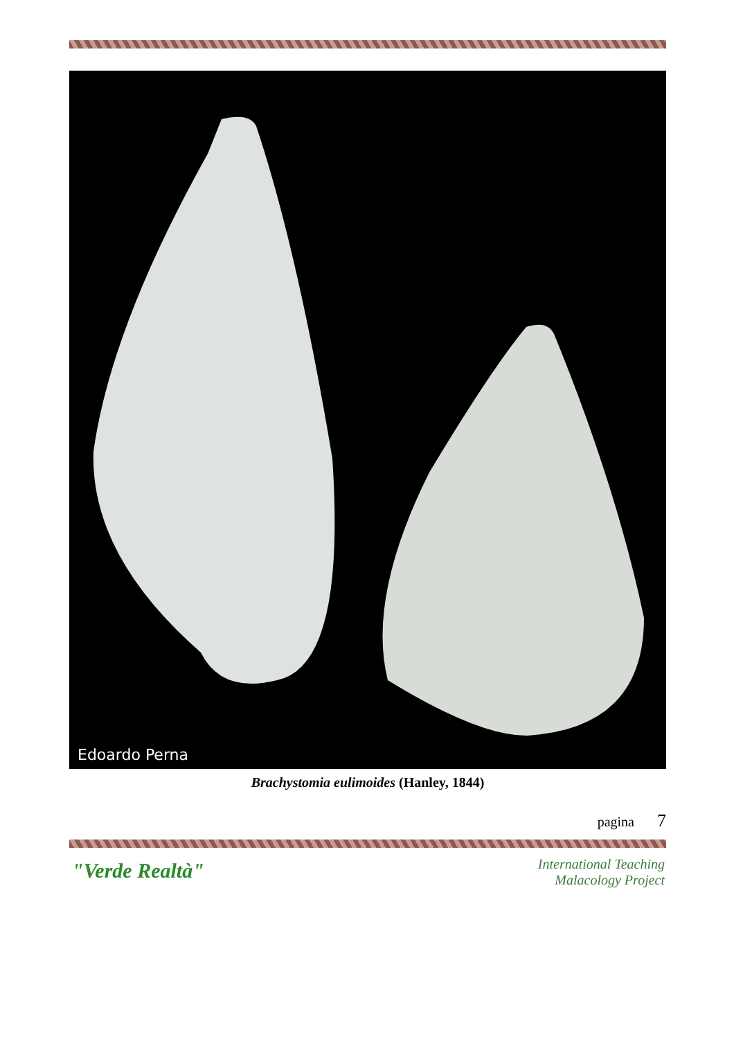Edoardo Perna
Brachystomia eulimoides (Hanley, 1844)
pagina 7
"Verde Realtà"
International Teaching
Malacology Project